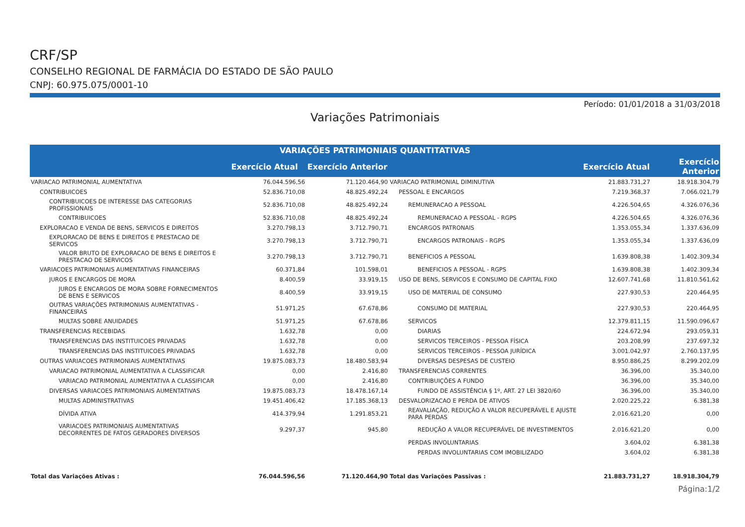CRF/SP
CONSELHO REGIONAL DE FARMÁCIA DO ESTADO DE SÃO PAULO
CNPJ: 60.975.075/0001-10
Período: 01/01/2018 a 31/03/2018
Variações Patrimoniais
| VARIAÇÕES PATRIMONIAIS QUANTITATIVAS | | | | | |
| --- | --- | --- | --- | --- | --- |
| | Exercício Atual | Exercício Anterior | | Exercício Atual | Exercício Anterior |
| VARIACAO PATRIMONIAL AUMENTATIVA | 76.044.596,56 | 71.120.464,90 | VARIACAO PATRIMONIAL DIMINUTIVA | 21.883.731,27 | 18.918.304,79 |
| CONTRIBUICOES | 52.836.710,08 | 48.825.492,24 | PESSOAL E ENCARGOS | 7.219.368,37 | 7.066.021,79 |
| CONTRIBUICOES DE INTERESSE DAS CATEGORIAS PROFISSIONAIS | 52.836.710,08 | 48.825.492,24 | REMUNERACAO A PESSOAL | 4.226.504,65 | 4.326.076,36 |
| CONTRIBUICOES | 52.836.710,08 | 48.825.492,24 | REMUNERACAO A PESSOAL - RGPS | 4.226.504,65 | 4.326.076,36 |
| EXPLORACAO E VENDA DE BENS, SERVICOS E DIREITOS | 3.270.798,13 | 3.712.790,71 | ENCARGOS PATRONAIS | 1.353.055,34 | 1.337.636,09 |
| EXPLORACAO DE BENS E DIREITOS E PRESTACAO DE SERVICOS | 3.270.798,13 | 3.712.790,71 | ENCARGOS PATRONAIS - RGPS | 1.353.055,34 | 1.337.636,09 |
| VALOR BRUTO DE EXPLORACAO DE BENS E DIREITOS E PRESTACAO DE SERVICOS | 3.270.798,13 | 3.712.790,71 | BENEFICIOS A PESSOAL | 1.639.808,38 | 1.402.309,34 |
| VARIACOES PATRIMONIAIS AUMENTATIVAS FINANCEIRAS | 60.371,84 | 101.598,01 | BENEFICIOS A PESSOAL - RGPS | 1.639.808,38 | 1.402.309,34 |
| JUROS E ENCARGOS DE MORA | 8.400,59 | 33.919,15 | USO DE BENS, SERVICOS E CONSUMO DE CAPITAL FIXO | 12.607.741,68 | 11.810.561,62 |
| JUROS E ENCARGOS DE MORA SOBRE FORNECIMENTOS DE BENS E SERVICOS | 8.400,59 | 33.919,15 | USO DE MATERIAL DE CONSUMO | 227.930,53 | 220.464,95 |
| OUTRAS VARIAÇÕES PATRIMONIAIS AUMENTATIVAS - FINANCEIRAS | 51.971,25 | 67.678,86 | CONSUMO DE MATERIAL | 227.930,53 | 220.464,95 |
| MULTAS SOBRE ANUIDADES | 51.971,25 | 67.678,86 | SERVICOS | 12.379.811,15 | 11.590.096,67 |
| TRANSFERENCIAS RECEBIDAS | 1.632,78 | 0,00 | DIARIAS | 224.672,94 | 293.059,31 |
| TRANSFERENCIAS DAS INSTITUICOES PRIVADAS | 1.632,78 | 0,00 | SERVICOS TERCEIROS - PESSOA FÍSICA | 203.208,99 | 237.697,32 |
| TRANSFERENCIAS DAS INSTITUICOES PRIVADAS | 1.632,78 | 0,00 | SERVICOS TERCEIROS - PESSOA JURÍDICA | 3.001.042,97 | 2.760.137,95 |
| OUTRAS VARIACOES PATRIMONIAIS AUMENTATIVAS | 19.875.083,73 | 18.480.583,94 | DIVERSAS DESPESAS DE CUSTEIO | 8.950.886,25 | 8.299.202,09 |
| VARIACAO PATRIMONIAL AUMENTATIVA A CLASSIFICAR | 0,00 | 2.416,80 | TRANSFERENCIAS CORRENTES | 36.396,00 | 35.340,00 |
| VARIACAO PATRIMONIAL AUMENTATIVA A CLASSIFICAR | 0,00 | 2.416,80 | CONTRIBUIÇÕES A FUNDO | 36.396,00 | 35.340,00 |
| DIVERSAS VARIACOES PATRIMONIAIS AUMENTATIVAS | 19.875.083,73 | 18.478.167,14 | FUNDO DE ASSISTÊNCIA § 1º, ART. 27 LEI 3820/60 | 36.396,00 | 35.340,00 |
| MULTAS ADMINISTRATIVAS | 19.451.406,42 | 17.185.368,13 | DESVALORIZACAO E PERDA DE ATIVOS | 2.020.225,22 | 6.381,38 |
| DÍVIDA ATIVA | 414.379,94 | 1.291.853,21 | REAVALIAÇÃO, REDUÇÃO A VALOR RECUPERÁVEL E AJUSTE PARA PERDAS | 2.016.621,20 | 0,00 |
| VARIACOES PATRIMONIAIS AUMENTATIVAS DECORRENTES DE FATOS GERADORES DIVERSOS | 9.297,37 | 945,80 | REDUÇÃO A VALOR RECUPERÁVEL DE INVESTIMENTOS | 2.016.621,20 | 0,00 |
| | | | PERDAS INVOLUNTARIAS | 3.604,02 | 6.381,38 |
| | | | PERDAS INVOLUNTARIAS COM IMOBILIZADO | 3.604,02 | 6.381,38 |
| Total das Variações Ativas : | 76.044.596,56 | 71.120.464,90 | Total das Variações Passivas : | 21.883.731,27 | 18.918.304,79 |
Página:1/2